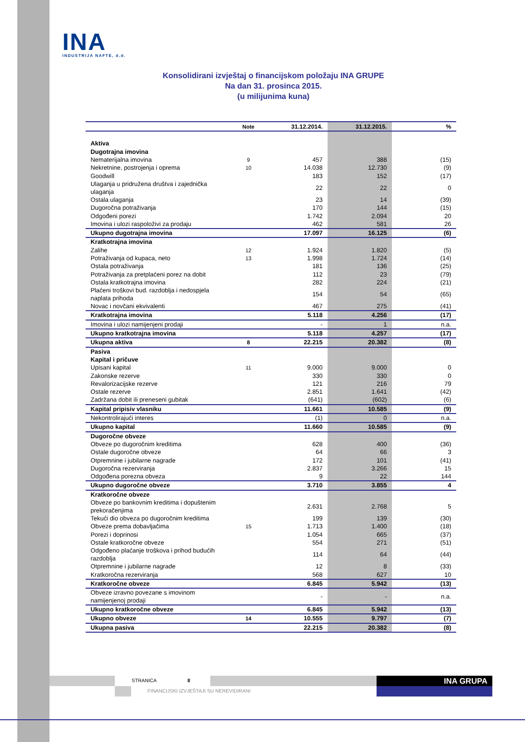INA
INDUSTRIJA NAFTE, d.d.
Konsolidirani izvještaj o financijskom položaju INA GRUPE
Na dan 31. prosinca 2015.
(u milijunima kuna)
| | Note | 31.12.2014. | 31.12.2015. | % |
| --- | --- | --- | --- | --- |
| Aktiva | | | | |
| Dugotrajna imovina | | | | |
| Nematerijalna imovina | 9 | 457 | 388 | (15) |
| Nekretnine, postrojenja i oprema | 10 | 14.038 | 12.730 | (9) |
| Goodwill | | 183 | 152 | (17) |
| Ulaganja u pridružena društva i zajednička ulaganja | | 22 | 22 | 0 |
| Ostala ulaganja | | 23 | 14 | (39) |
| Dugoročna potraživanja | | 170 | 144 | (15) |
| Odgođeni porezi | | 1.742 | 2.094 | 20 |
| Imovina i ulozi raspoloživi za prodaju | | 462 | 581 | 26 |
| Ukupno dugotrajna imovina | | 17.097 | 16.125 | (6) |
| Kratkotrajna imovina | | | | |
| Zalihe | 12 | 1.924 | 1.820 | (5) |
| Potraživanja od kupaca, neto | 13 | 1.998 | 1.724 | (14) |
| Ostala potraživanja | | 181 | 136 | (25) |
| Potraživanja za pretplaćeni porez na dobit | | 112 | 23 | (79) |
| Ostala kratkotrajna imovina | | 282 | 224 | (21) |
| Plaćeni troškovi bud. razdoblja i nedospjela naplata prihoda | | 154 | 54 | (65) |
| Novac i novčani ekvivalenti | | 467 | 275 | (41) |
| Kratkotrajna imovina | | 5.118 | 4.256 | (17) |
| Imovina i ulozi namijenjeni prodaji | | - | 1 | n.a. |
| Ukupno kratkotrajna imovina | | 5.118 | 4.257 | (17) |
| Ukupna aktiva | 8 | 22.215 | 20.382 | (8) |
| Pasiva | | | | |
| Kapital i pričuve | | | | |
| Upisani kapital | 11 | 9.000 | 9.000 | 0 |
| Zakonske rezerve | | 330 | 330 | 0 |
| Revalorizacijske rezerve | | 121 | 216 | 79 |
| Ostale rezerve | | 2.851 | 1.641 | (42) |
| Zadržana dobit ili preneseni gubitak | | (641) | (602) | (6) |
| Kapital pripisiv vlasniku | | 11.661 | 10.585 | (9) |
| Nekontrolirajući interes | | (1) | 0 | n.a. |
| Ukupno kapital | | 11.660 | 10.585 | (9) |
| Dugoročne obveze | | | | |
| Obveze po dugoročnim kreditima | | 628 | 400 | (36) |
| Ostale dugoročne obveze | | 64 | 66 | 3 |
| Otpremnine i jubilarne nagrade | | 172 | 101 | (41) |
| Dugoročna rezerviranja | | 2.837 | 3.266 | 15 |
| Odgođena porezna obveza | | 9 | 22 | 144 |
| Ukupno dugoročne obveze | | 3.710 | 3.855 | 4 |
| Kratkoročne obveze | | | | |
| Obveze po bankovnim kreditima i dopuštenim prekoračenjima | | 2.631 | 2.768 | 5 |
| Tekući dio obveza po dugoročnim kreditima | | 199 | 139 | (30) |
| Obveze prema dobavljačima | 15 | 1.713 | 1.400 | (18) |
| Porezi i doprinosi | | 1.054 | 665 | (37) |
| Ostale kratkoročne obveze | | 554 | 271 | (51) |
| Odgođeno plaćanje troškova i prihod budućih razdoblja | | 114 | 64 | (44) |
| Otpremnine i jubilarne nagrade | | 12 | 8 | (33) |
| Kratkoročna rezerviranja | | 568 | 627 | 10 |
| Kratkoročne obveze | | 6.845 | 5.942 | (13) |
| Obveze izravno povezane s imovinom namijenjenoj prodaji | | - | - | n.a. |
| Ukupno kratkoročne obveze | | 6.845 | 5.942 | (13) |
| Ukupno obveze | 14 | 10.555 | 9.797 | (7) |
| Ukupna pasiva | | 22.215 | 20.382 | (8) |
STRANICA 8
FINANCIJSKI IZVJEŠTAJI SU NEREVIDIRANI
INA GRUPA